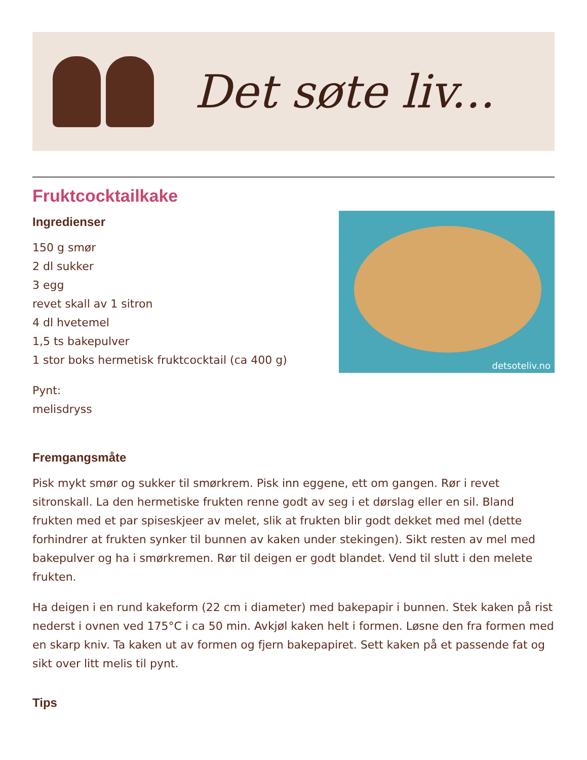Det søte liv...
Fruktcocktailkake
Ingredienser
150 g smør
2 dl sukker
3 egg
revet skall av 1 sitron
4 dl hvetemel
1,5 ts bakepulver
1 stor boks hermetisk fruktcocktail (ca 400 g)
Pynt:
melisdryss
detsoteliv.no
Fremgangsmåte
Pisk mykt smør og sukker til smørkrem. Pisk inn eggene, ett om gangen. Rør i revet sitronskall. La den hermetiske frukten renne godt av seg i et dørslag eller en sil. Bland frukten med et par spiseskjeer av melet, slik at frukten blir godt dekket med mel (dette forhindrer at frukten synker til bunnen av kaken under stekingen). Sikt resten av mel med bakepulver og ha i smørkremen. Rør til deigen er godt blandet. Vend til slutt i den melete frukten.
Ha deigen i en rund kakeform (22 cm i diameter) med bakepapir i bunnen. Stek kaken på rist nederst i ovnen ved 175°C i ca 50 min. Avkjøl kaken helt i formen. Løsne den fra formen med en skarp kniv. Ta kaken ut av formen og fjern bakepapiret. Sett kaken på et passende fat og sikt over litt melis til pynt.
Tips